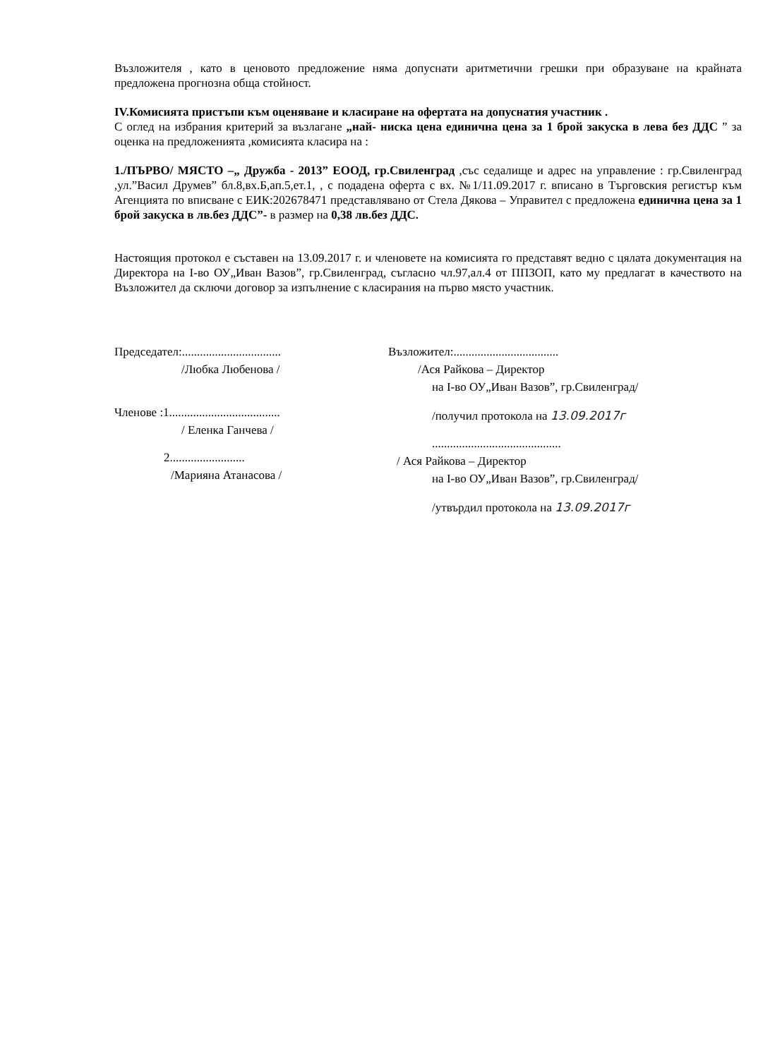Възложителя , като в ценовото предложение няма допуснати аритметични грешки при образуване на крайната предложена прогнозна обща стойност.
IV.Комисията пристъпи към оценяване и класиране на офертата на допуснатия участник .
С оглед на избрания критерий за възлагане „най- ниска цена единична цена за 1 брой закуска в лева без ДДС ” за оценка на предложенията ,комисията класира на :
1./ПЪРВО/ МЯСТО –„ Дружба - 2013” ЕООД, гр.Свиленград ,със седалище и адрес на управление : гр.Свиленград ,ул.”Васил Друмев” бл.8,вх.Б,ап.5,ет.1, , с подадена оферта с вх. №1/11.09.2017 г. вписано в Търговския регистър към Агенцията по вписване с ЕИК:202678471 представлявано от Стела Дякова – Управител с предложена единична цена за 1 брой закуска в лв.без ДДС”- в размер на 0,38 лв.без ДДС.
Настоящия протокол е съставен на 13.09.2017 г. и членовете на комисията го представят ведно с цялата документация на Директора на I-во ОУ„Иван Вазов”, гр.Свиленград, съгласно чл.97,ал.4 от ППЗОП, като му предлагат в качеството на Възложител да сключи договор за изпълнение с класирания на първо място участник.
Председател:.................................
/Любка Любенова /
Членове :1.....................................
/ Еленка Ганчева /
2.........................
/Марияна Атанасова /
Възложител:...................................
/Ася Райкова – Директор
на I-во ОУ„Иван Вазов”, гр.Свиленград/
/получил протокола на 13.09.2017г
...........................................
/ Ася Райкова – Директор
на I-во ОУ„Иван Вазов”, гр.Свиленград/
/утвърдил протокола на 13.09.2017г